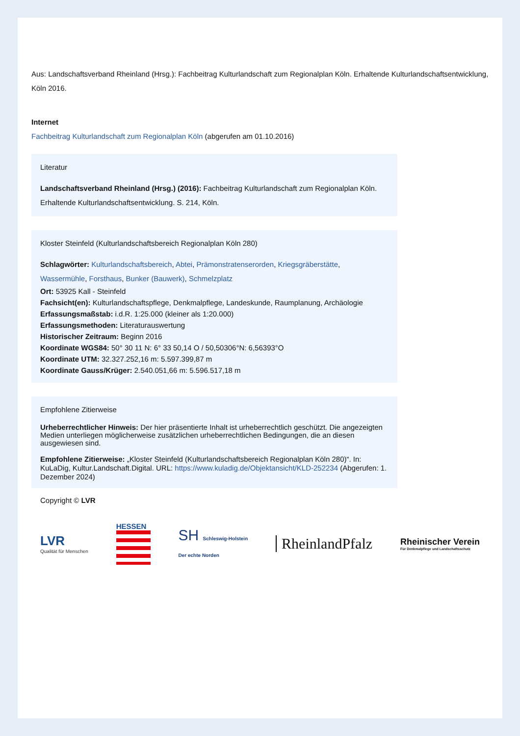Aus: Landschaftsverband Rheinland (Hrsg.): Fachbeitrag Kulturlandschaft zum Regionalplan Köln. Erhaltende Kulturlandschaftsentwicklung, Köln 2016.
Internet
Fachbeitrag Kulturlandschaft zum Regionalplan Köln (abgerufen am 01.10.2016)
Literatur
Landschaftsverband Rheinland (Hrsg.) (2016): Fachbeitrag Kulturlandschaft zum Regionalplan Köln. Erhaltende Kulturlandschaftsentwicklung. S. 214, Köln.
Kloster Steinfeld (Kulturlandschaftsbereich Regionalplan Köln 280)
Schlagwörter: Kulturlandschaftsbereich, Abtei, Prämonstratenserorden, Kriegsgräberstätte, Wassermühle, Forsthaus, Bunker (Bauwerk), Schmelzplatz
Ort: 53925 Kall - Steinfeld
Fachsicht(en): Kulturlandschaftspflege, Denkmalpflege, Landeskunde, Raumplanung, Archäologie
Erfassungsmaßstab: i.d.R. 1:25.000 (kleiner als 1:20.000)
Erfassungsmethoden: Literaturauswertung
Historischer Zeitraum: Beginn 2016
Koordinate WGS84: 50° 30 11 N: 6° 33 50,14 O / 50,50306°N: 6,56393°O
Koordinate UTM: 32.327.252,16 m: 5.597.399,87 m
Koordinate Gauss/Krüger: 2.540.051,66 m: 5.596.517,18 m
Empfohlene Zitierweise
Urheberrechtlicher Hinweis: Der hier präsentierte Inhalt ist urheberrechtlich geschützt. Die angezeigten Medien unterliegen möglicherweise zusätzlichen urheberrechtlichen Bedingungen, die an diesen ausgewiesen sind.
Empfohlene Zitierweise: „Kloster Steinfeld (Kulturlandschaftsbereich Regionalplan Köln 280)“. In: KuLaDig, Kultur.Landschaft.Digital. URL: https://www.kuladig.de/Objektansicht/KLD-252234 (Abgerufen: 1. Dezember 2024)
Copyright © LVR
LVR
Qualität für Menschen
HESSEN
SH Schleswig-Holstein
Der echte Norden
RheinlandPfalz
Rheinischer Verein
Für Denkmalpflege und Landschaftsschutz